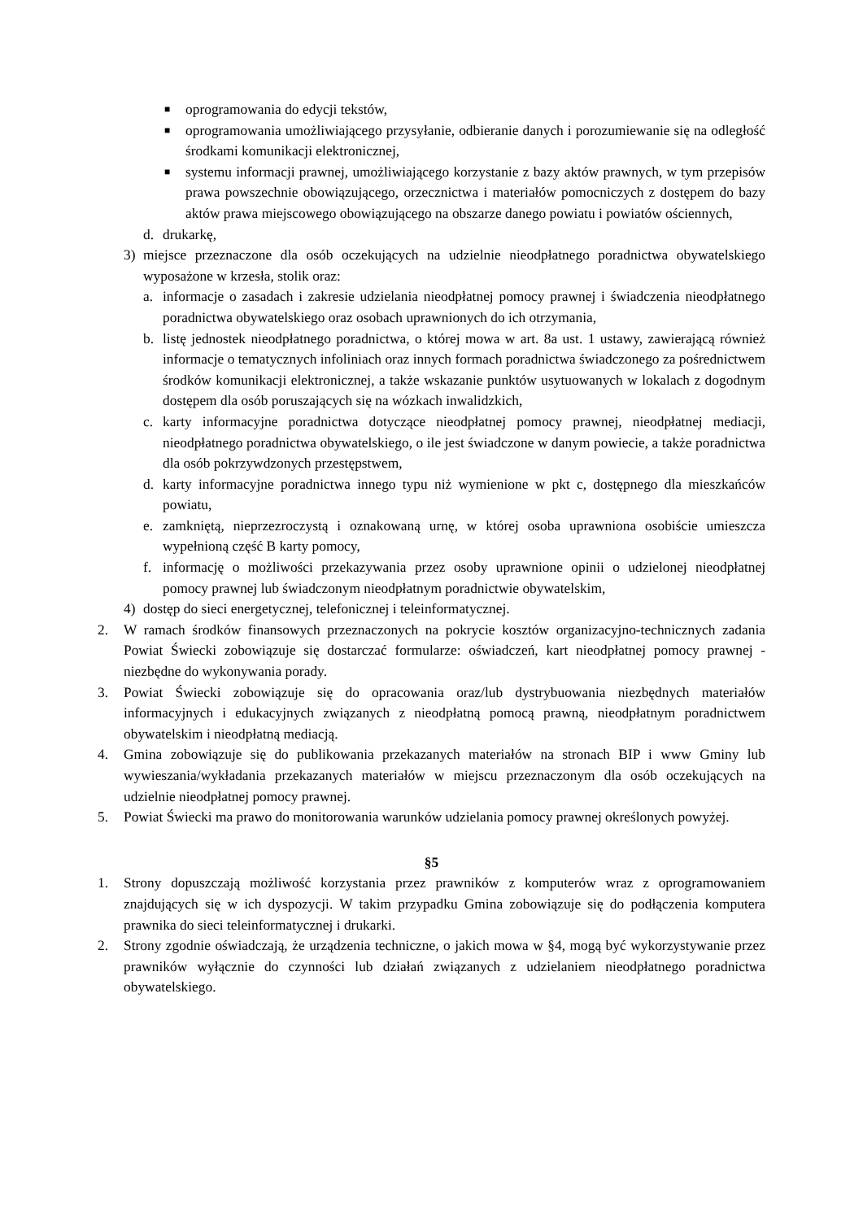■ oprogramowania do edycji tekstów,
■ oprogramowania umożliwiającego przysyłanie, odbieranie danych i porozumiewanie się na odległość środkami komunikacji elektronicznej,
■ systemu informacji prawnej, umożliwiającego korzystanie z bazy aktów prawnych, w tym przepisów prawa powszechnie obowiązującego, orzecznictwa i materiałów pomocniczych z dostępem do bazy aktów prawa miejscowego obowiązującego na obszarze danego powiatu i powiatów ościennych,
d. drukarkę,
3) miejsce przeznaczone dla osób oczekujących na udzielnie nieodpłatnego poradnictwa obywatelskiego wyposażone w krzesła, stolik oraz:
a. informacje o zasadach i zakresie udzielania nieodpłatnej pomocy prawnej i świadczenia nieodpłatnego poradnictwa obywatelskiego oraz osobach uprawnionych do ich otrzymania,
b. listę jednostek nieodpłatnego poradnictwa, o której mowa w art. 8a ust. 1 ustawy, zawierającą również informacje o tematycznych infoliniach oraz innych formach poradnictwa świadczonego za pośrednictwem środków komunikacji elektronicznej, a także wskazanie punktów usytuowanych w lokalach z dogodnym dostępem dla osób poruszających się na wózkach inwalidzkich,
c. karty informacyjne poradnictwa dotyczące nieodpłatnej pomocy prawnej, nieodpłatnej mediacji, nieodpłatnego poradnictwa obywatelskiego, o ile jest świadczone w danym powiecie, a także poradnictwa dla osób pokrzywdzonych przestępstwem,
d. karty informacyjne poradnictwa innego typu niż wymienione w pkt c, dostępnego dla mieszkańców powiatu,
e. zamkniętą, nieprzezroczystą i oznakowaną urnę, w której osoba uprawniona osobiście umieszcza wypełnioną część B karty pomocy,
f. informację o możliwości przekazywania przez osoby uprawnione opinii o udzielonej nieodpłatnej pomocy prawnej lub świadczonym nieodpłatnym poradnictwie obywatelskim,
4) dostęp do sieci energetycznej, telefonicznej i teleinformatycznej.
2. W ramach środków finansowych przeznaczonych na pokrycie kosztów organizacyjno-technicznych zadania Powiat Świecki zobowiązuje się dostarczać formularze: oświadczeń, kart nieodpłatnej pomocy prawnej - niezbędne do wykonywania porady.
3. Powiat Świecki zobowiązuje się do opracowania oraz/lub dystrybuowania niezbędnych materiałów informacyjnych i edukacyjnych związanych z nieodpłatną pomocą prawną, nieodpłatnym poradnictwem obywatelskim i nieodpłatną mediacją.
4. Gmina zobowiązuje się do publikowania przekazanych materiałów na stronach BIP i www Gminy lub wywieszania/wykładania przekazanych materiałów w miejscu przeznaczonym dla osób oczekujących na udzielnie nieodpłatnej pomocy prawnej.
5. Powiat Świecki ma prawo do monitorowania warunków udzielania pomocy prawnej określonych powyżej.
§5
1. Strony dopuszczają możliwość korzystania przez prawników z komputerów wraz z oprogramowaniem znajdujących się w ich dyspozycji. W takim przypadku Gmina zobowiązuje się do podłączenia komputera prawnika do sieci teleinformatycznej i drukarki.
2. Strony zgodnie oświadczają, że urządzenia techniczne, o jakich mowa w §4, mogą być wykorzystywanie przez prawników wyłącznie do czynności lub działań związanych z udzielaniem nieodpłatnego poradnictwa obywatelskiego.